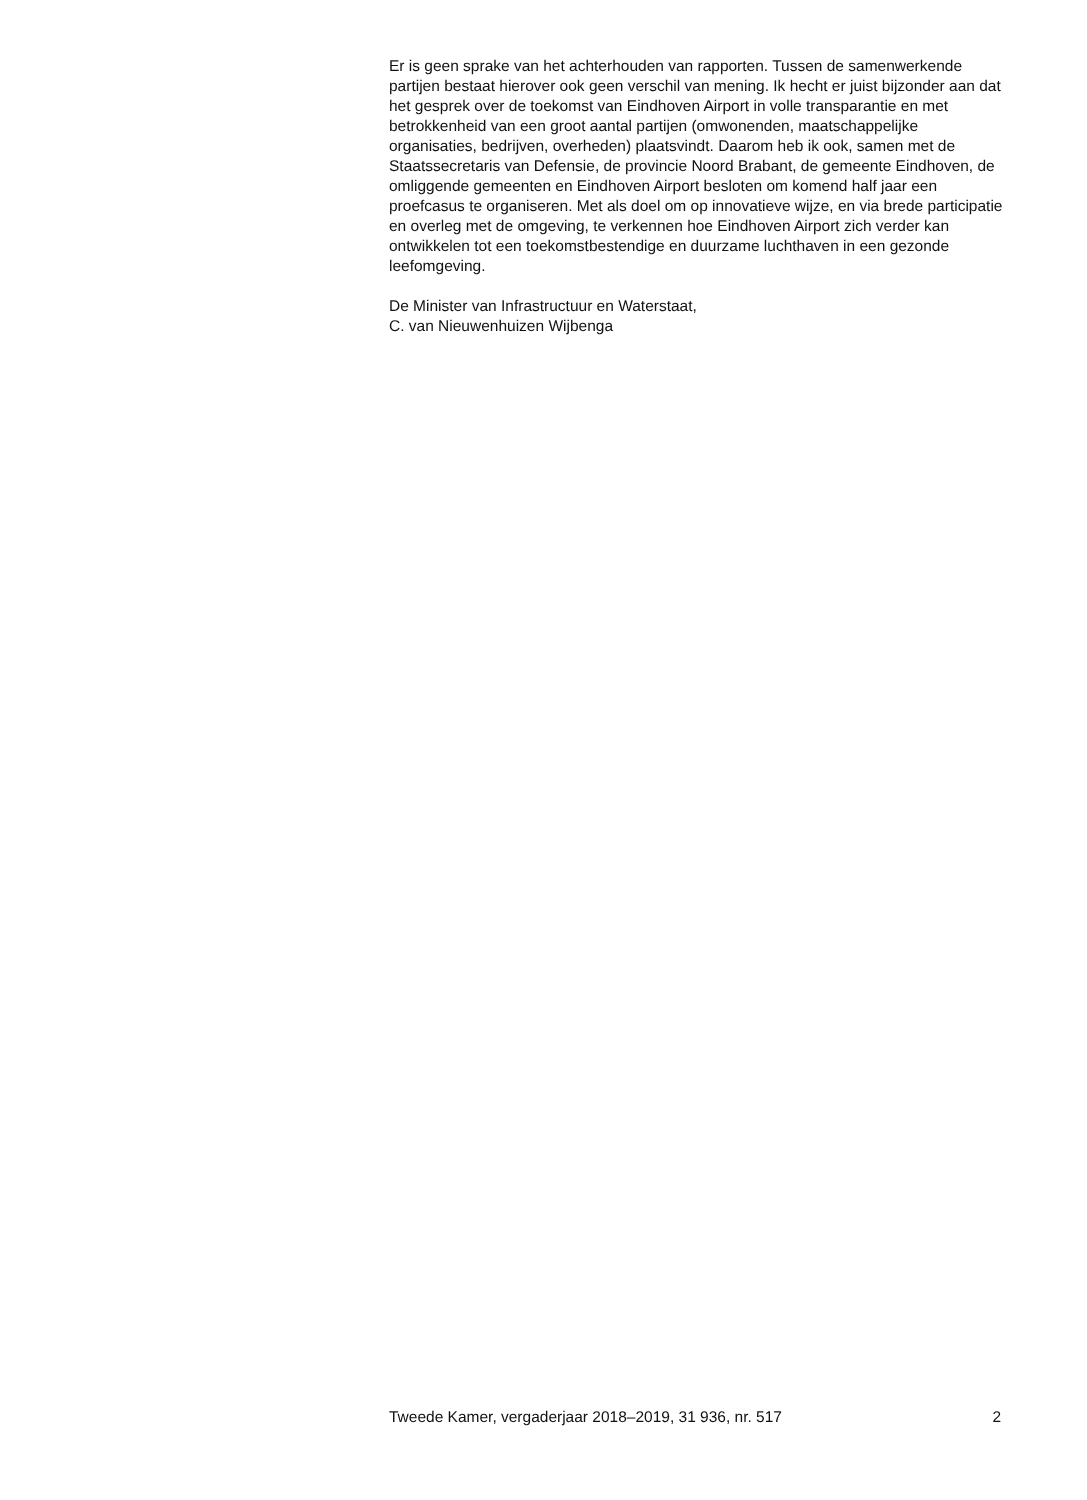Er is geen sprake van het achterhouden van rapporten. Tussen de samenwerkende partijen bestaat hierover ook geen verschil van mening. Ik hecht er juist bijzonder aan dat het gesprek over de toekomst van Eindhoven Airport in volle transparantie en met betrokkenheid van een groot aantal partijen (omwonenden, maatschappelijke organisaties, bedrijven, overheden) plaatsvindt. Daarom heb ik ook, samen met de Staatssecretaris van Defensie, de provincie Noord Brabant, de gemeente Eindhoven, de omliggende gemeenten en Eindhoven Airport besloten om komend half jaar een proefcasus te organiseren. Met als doel om op innovatieve wijze, en via brede participatie en overleg met de omgeving, te verkennen hoe Eindhoven Airport zich verder kan ontwikkelen tot een toekomstbestendige en duurzame luchthaven in een gezonde leefomgeving.
De Minister van Infrastructuur en Waterstaat,
C. van Nieuwenhuizen Wijbenga
Tweede Kamer, vergaderjaar 2018–2019, 31 936, nr. 517 2